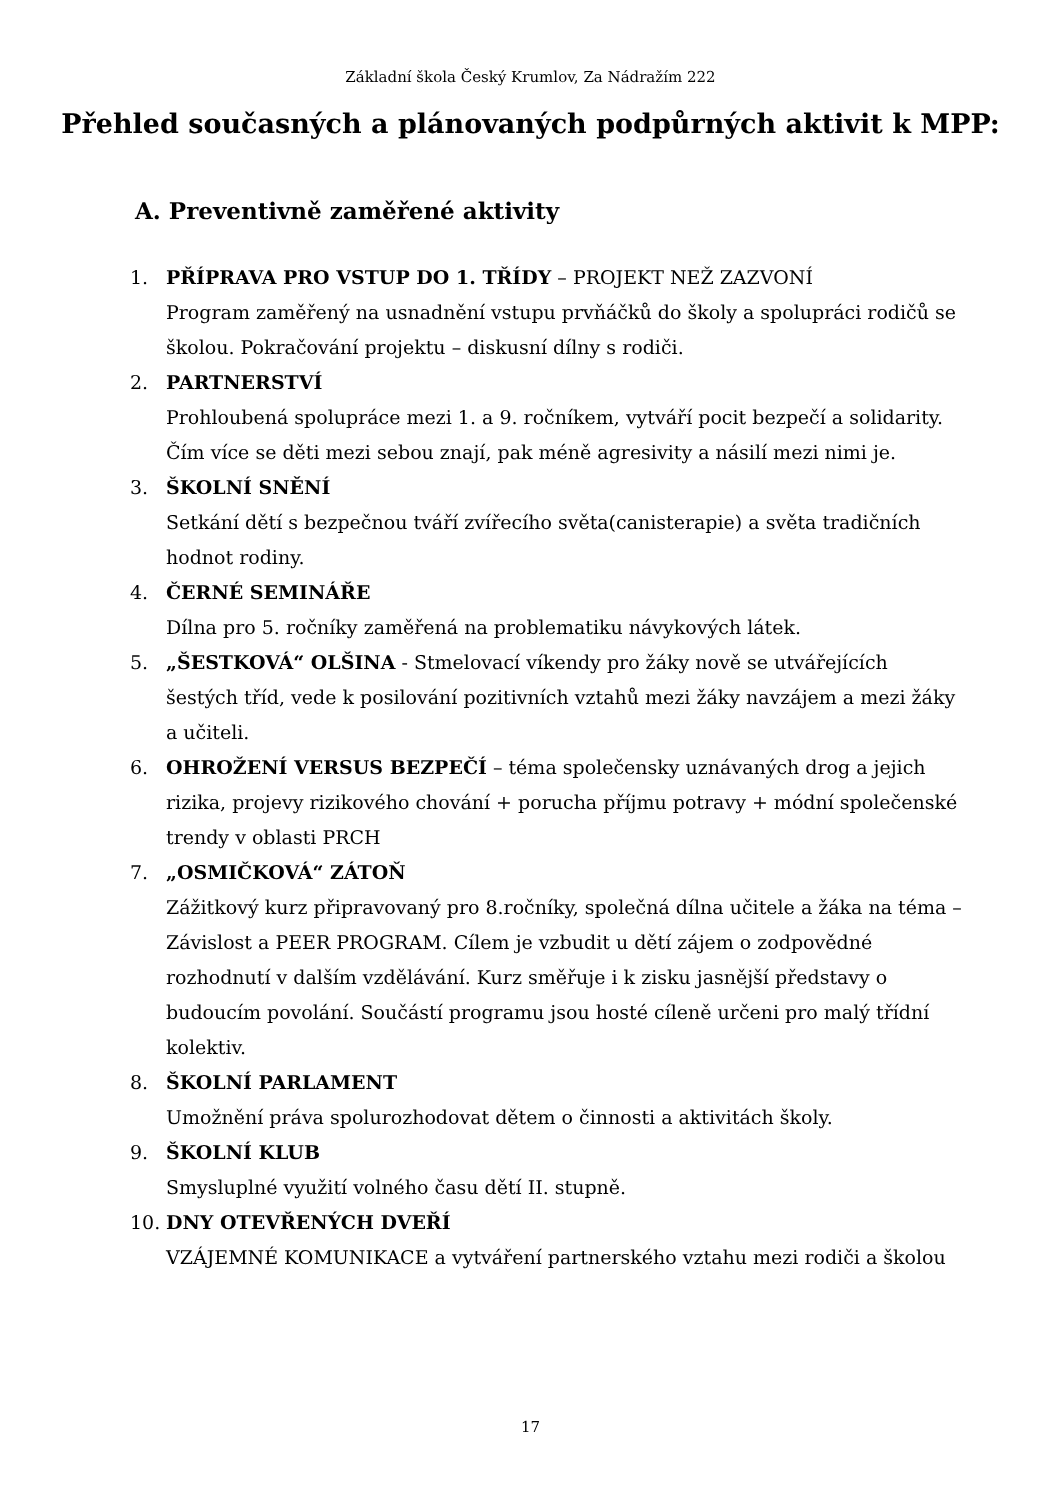Základní škola Český Krumlov, Za Nádražím 222
Přehled současných a plánovaných podpůrných aktivit k MPP:
A. Preventivně zaměřené aktivity
1. PŘÍPRAVA PRO VSTUP DO 1. TŘÍDY – PROJEKT NEŽ ZAZVONÍ
Program zaměřený na usnadnění vstupu prvňáčků do školy a spolupráci rodičů se školou. Pokračování projektu – diskusní dílny s rodiči.
2. PARTNERSTVÍ
Prohloubená spolupráce mezi 1. a 9. ročníkem, vytváří pocit bezpečí a solidarity. Čím více se děti mezi sebou znají, pak méně agresivity a násilí mezi nimi je.
3. ŠKOLNÍ SNĚNÍ
Setkání dětí s bezpečnou tváří zvířecího světa(canisterapie) a světa tradičních hodnot rodiny.
4. ČERNÉ SEMINÁŘE
Dílna pro 5. ročníky zaměřená na problematiku návykových látek.
5. „ŠESTKOVÁ“ OLŠINA - Stmelovací víkendy pro žáky nově se utvářejících šestých tříd, vede k posilování pozitivních vztahů mezi žáky navzájem a mezi žáky a učiteli.
6. OHROŽENÍ VERSUS BEZPEČÍ – téma společensky uznávaných drog a jejich rizika, projevy rizikového chování + porucha příjmu potravy + módní společenské trendy v oblasti PRCH
7. „OSMIČKOVÁ“ ZÁTOŇ
Zážitkový kurz připravovaný pro 8.ročníky, společná dílna učitele a žáka na téma – Závislost a PEER PROGRAM. Cílem je vzbudit u dětí zájem o zodpovědné rozhodnutí v dalším vzdělávání. Kurz směřuje i k zisku jasnější představy o budoucím povolání. Součástí programu jsou hosté cíleně určeni pro malý třídní kolektiv.
8. ŠKOLNÍ PARLAMENT
Umožnění práva spolurozhodovat dětem o činnosti a aktivitách školy.
9. ŠKOLNÍ KLUB
Smysluplné využití volného času dětí II. stupně.
10. DNY OTEVŘENÝCH DVEŘÍ
VZÁJEMNÉ KOMUNIKACE a vytváření partnerského vztahu mezi rodiči a školou
17